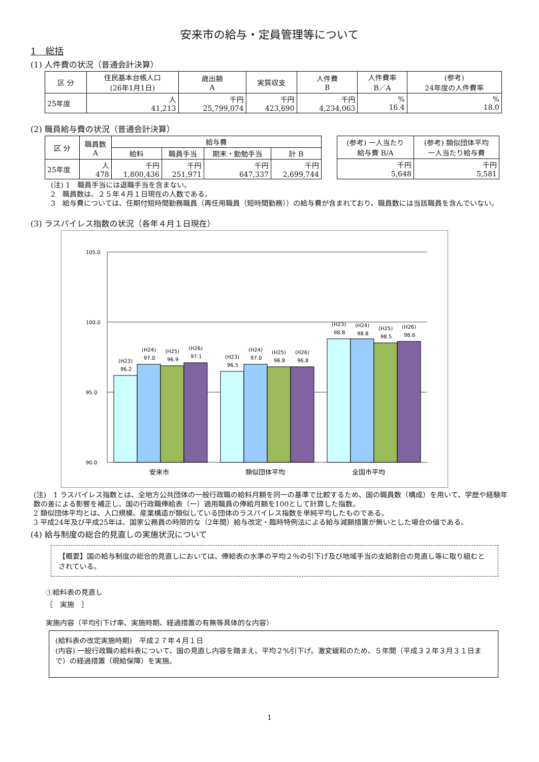安来市の給与・定員管理等について
1　総括
(1) 人件費の状況（普通会計決算）
| 区 分 | 住民基本台帳人口 (26年1月1日) | 歳出額 A | 実質収支 | 人件費 B | 人件費率 B／A | (参考) 24年度の人件費率 |
| --- | --- | --- | --- | --- | --- | --- |
| 25年度 | 人 41,213 | 千円 25,799,074 | 千円 423,690 | 千円 4,234,063 | % 16.4 | % 18.0 |
(2) 職員給与費の状況（普通会計決算）
| 区 分 | 職員数 A | 給与費 | | | |
| --- | --- | --- | --- | --- | --- |
| | | 給料 | 職員手当 | 期末・勤勉手当 | 計 B |
| 25年度 | 人 478 | 千円 1,800,436 | 千円 251,971 | 千円 647,337 | 千円 2,699,744 |
| (参考) 一人当たり 給与費 B/A | (参考) 類似団体平均 一人当たり給与費 |
| --- | --- |
| 千円 5,648 | 千円 5,581 |
(注) 1　職員手当には退職手当を含まない。
2　職員数は、２５年４月１日現在の人数である。
3　給与費については、任期付短時間勤務職員（再任用職員（短時間勤務））の給与費が含まれており、職員数には当該職員を含んでいない。
(3) ラスパイレス指数の状況（各年４月１日現在）
105.0
100.0
95.0
90.0
(H23)
96.2
(H24)
97.0
(H25)
96.9
(H26)
97.1
(H23)
96.5
(H24)
97.0
(H25)
96.8
(H26)
96.8
(H23)
98.8
(H24)
98.8
(H25)
98.5
(H26)
98.6
安来市
類似団体平均
全国市平均
(注)　1 ラスパイレス指数とは、全地方公共団体の一般行政職の給料月額を同一の基準で比較するため、国の職員数（構成）を用いて、学歴や経験年数の差による影響を補正し、国の行政職俸給表（一）適用職員の俸給月額を100として計算した指数。
2 類似団体平均とは、人口規模、産業構造が類似している団体のラスパイレス指数を単純平均したものである。
3 平成24年及び平成25年は、国家公務員の時限的な（2年間）給与改定・臨時特例法による給与減額措置が無いとした場合の値である。
(4) 給与制度の総合的見直しの実施状況について
【概要】国の給与制度の総合的見直しにおいては、俸給表の水準の平均２％の引下げ及び地域手当の支給割合の見直し等に取り組むとされている。
①給料表の見直し
［　実施　］
実施内容（平均引下げ率、実施時期、経過措置の有無等具体的な内容）
(給料表の改定実施時期)　平成２７年４月１日
(内容) 一般行政職の給料表について、国の見直し内容を踏まえ、平均２%引下げ。激変緩和のため、５年間（平成３２年３月３１日まで）の経過措置（現給保障）を実施。
1